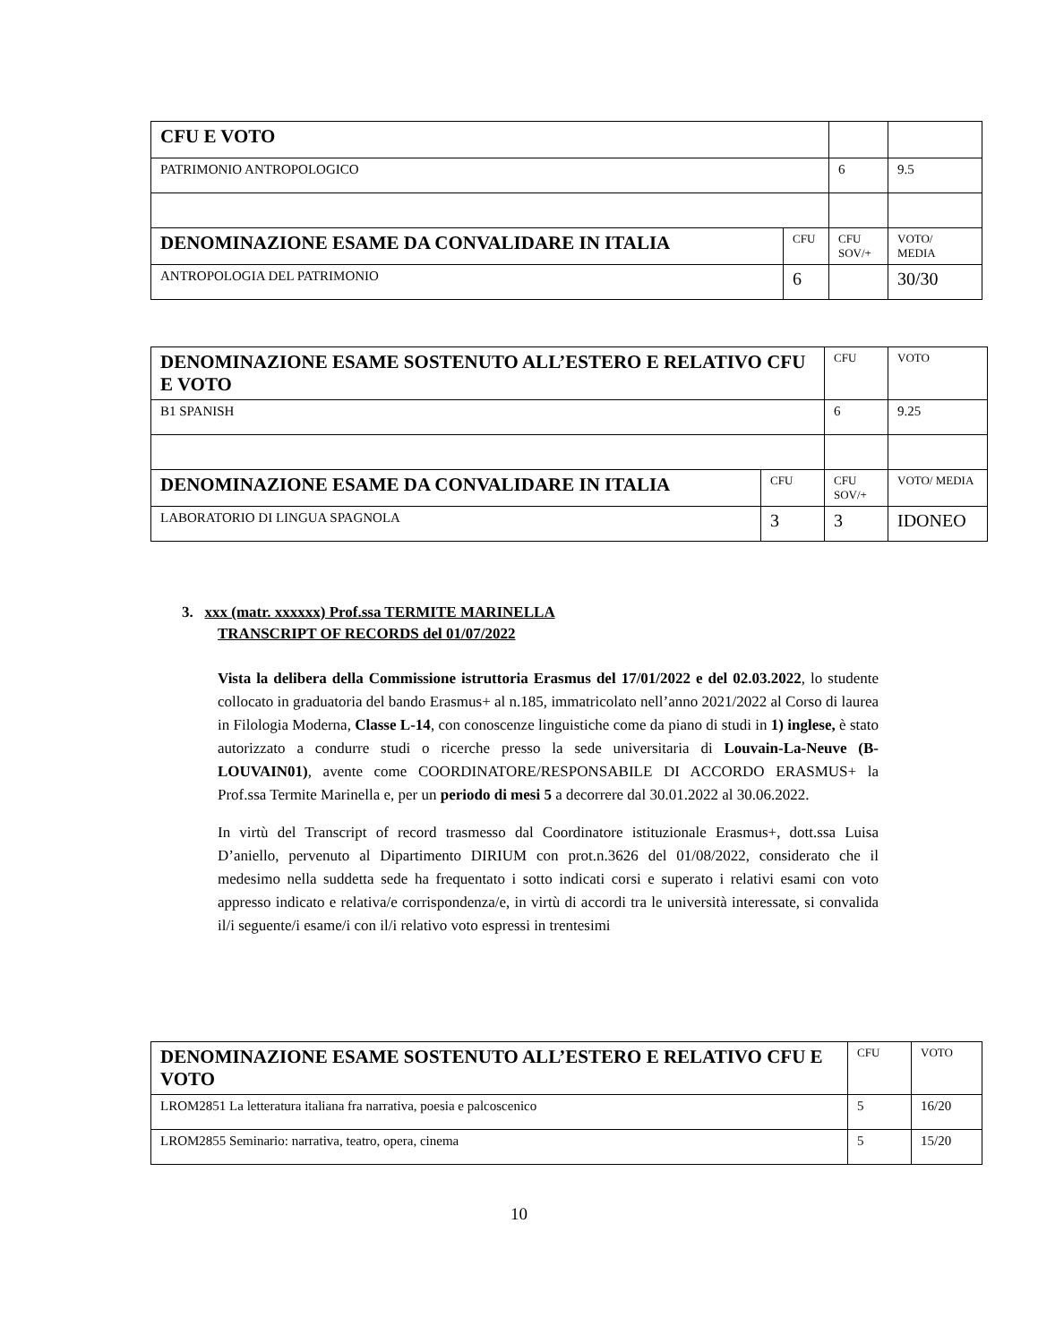| CFU E VOTO | | | |
| PATRIMONIO ANTROPOLOGICO | | 6 | 9.5 |
| DENOMINAZIONE ESAME DA CONVALIDARE IN ITALIA | CFU | CFU SOV/+ | VOTO/ MEDIA |
| ANTROPOLOGIA DEL PATRIMONIO | 6 | | 30/30 |
| DENOMINAZIONE ESAME SOSTENUTO ALL’ESTERO E RELATIVO CFU E VOTO | | CFU | VOTO |
| B1 SPANISH | | 6 | 9.25 |
| DENOMINAZIONE ESAME DA CONVALIDARE IN ITALIA | CFU | CFU SOV/+ | VOTO/ MEDIA |
| LABORATORIO DI LINGUA SPAGNOLA | 3 | 3 | IDONEO |
3. xxx (matr. xxxxxx) Prof.ssa TERMITE MARINELLA
TRANSCRIPT OF RECORDS del 01/07/2022
Vista la delibera della Commissione istruttoria Erasmus del 17/01/2022 e del 02.03.2022, lo studente collocato in graduatoria del bando Erasmus+ al n.185, immatricolato nell’anno 2021/2022 al Corso di laurea in Filologia Moderna, Classe L-14, con conoscenze linguistiche come da piano di studi in 1) inglese, è stato autorizzato a condurre studi o ricerche presso la sede universitaria di Louvain-La-Neuve (B-LOUVAIN01), avente come COORDINATORE/RESPONSABILE DI ACCORDO ERASMUS+ la Prof.ssa Termite Marinella e, per un periodo di mesi 5 a decorrere dal 30.01.2022 al 30.06.2022.
In virtù del Transcript of record trasmesso dal Coordinatore istituzionale Erasmus+, dott.ssa Luisa D’aniello, pervenuto al Dipartimento DIRIUM con prot.n.3626 del 01/08/2022, considerato che il medesimo nella suddetta sede ha frequentato i sotto indicati corsi e superato i relativi esami con voto appresso indicato e relativa/e corrispondenza/e, in virtù di accordi tra le università interessate, si convalida il/i seguente/i esame/i con il/i relativo voto espressi in trentesimi
| DENOMINAZIONE ESAME SOSTENUTO ALL’ESTERO E RELATIVO CFU E VOTO | CFU | VOTO |
| LROM2851 La letteratura italiana fra narrativa, poesia e palcoscenico | 5 | 16/20 |
| LROM2855 Seminario: narrativa, teatro, opera, cinema | 5 | 15/20 |
10